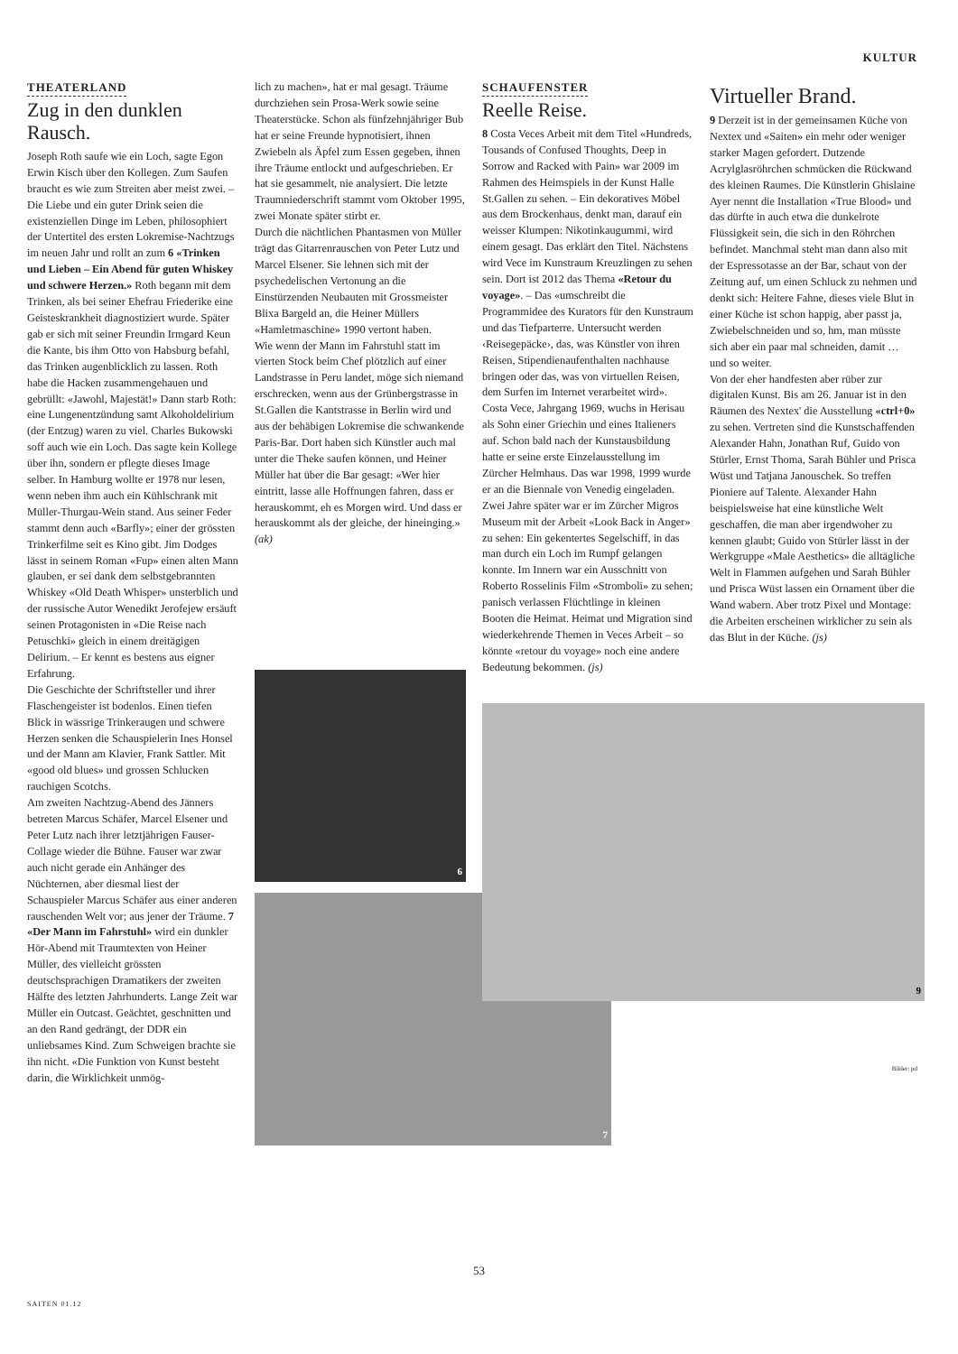KULTUR
THEATERLAND
Zug in den dunklen Rausch.
Joseph Roth saufe wie ein Loch, sagte Egon Erwin Kisch über den Kollegen. Zum Saufen braucht es wie zum Streiten aber meist zwei. – Die Liebe und ein guter Drink seien die existenziellen Dinge im Leben, philosophiert der Untertitel des ersten Lokremise-Nachtzugs im neuen Jahr und rollt an zum 6 «Trinken und Lieben – Ein Abend für guten Whiskey und schwere Herzen.» Roth begann mit dem Trinken, als bei seiner Ehefrau Friederike eine Geisteskrankheit diagnostiziert wurde. Später gab er sich mit seiner Freundin Irmgard Keun die Kante, bis ihm Otto von Habsburg befahl, das Trinken augenblicklich zu lassen. Roth habe die Hacken zusammengehauen und gebrüllt: «Jawohl, Majestät!» Dann starb Roth: eine Lungenentzündung samt Alkoholdelirium (der Entzug) waren zu viel. Charles Bukowski soff auch wie ein Loch. Das sagte kein Kollege über ihn, sondern er pflegte dieses Image selber. In Hamburg wollte er 1978 nur lesen, wenn neben ihm auch ein Kühlschrank mit Müller-Thurgau-Wein stand. Aus seiner Feder stammt denn auch «Barfly»; einer der grössten Trinkerfilme seit es Kino gibt. Jim Dodges lässt in seinem Roman «Fup» einen alten Mann glauben, er sei dank dem selbstgebrannten Whiskey «Old Death Whisper» unsterblich und der russische Autor Wenedikt Jerofejew ersäuft seinen Protagonisten in «Die Reise nach Petuschki» gleich in einem dreitägigen Delirium. – Er kennt es bestens aus eigner Erfahrung.
Die Geschichte der Schriftsteller und ihrer Flaschengeister ist bodenlos. Einen tiefen Blick in wässrige Trinkeraugen und schwere Herzen senken die Schauspielerin Ines Honsel und der Mann am Klavier, Frank Sattler. Mit «good old blues» und grossen Schlucken rauchigen Scotchs.
Am zweiten Nachtzug-Abend des Jänners betreten Marcus Schäfer, Marcel Elsener und Peter Lutz nach ihrer letztjährigen Fauser-Collage wieder die Bühne. Fauser war zwar auch nicht gerade ein Anhänger des Nüchternen, aber diesmal liest der Schauspieler Marcus Schäfer aus einer anderen rauschenden Welt vor; aus jener der Träume. 7 «Der Mann im Fahrstuhl» wird ein dunkler Hör-Abend mit Traumtexten von Heiner Müller, des vielleicht grössten deutschsprachigen Dramatikers der zweiten Hälfte des letzten Jahrhunderts. Lange Zeit war Müller ein Outcast. Geächtet, geschnitten und an den Rand gedrängt, der DDR ein unliebsames Kind. Zum Schweigen brachte sie ihn nicht. «Die Funktion von Kunst besteht darin, die Wirklichkeit unmög-
lich zu machen», hat er mal gesagt. Träume durchziehen sein Prosa-Werk sowie seine Theaterstücke. Schon als fünfzehnjähriger Bub hat er seine Freunde hypnotisiert, ihnen Zwiebeln als Äpfel zum Essen gegeben, ihnen ihre Träume entlockt und aufgeschrieben. Er hat sie gesammelt, nie analysiert. Die letzte Traumniederschrift stammt vom Oktober 1995, zwei Monate später stirbt er.
Durch die nächtlichen Phantasmen von Müller trägt das Gitarrenrauschen von Peter Lutz und Marcel Elsener. Sie lehnen sich mit der psychedelischen Vertonung an die Einstürzenden Neubauten mit Grossmeister Blixa Bargeld an, die Heiner Müllers «Hamletmaschine» 1990 vertont haben.
Wie wenn der Mann im Fahrstuhl statt im vierten Stock beim Chef plötzlich auf einer Landstrasse in Peru landet, möge sich niemand erschrecken, wenn aus der Grünbergstrasse in St.Gallen die Kantstrasse in Berlin wird und aus der behäbigen Lokremise die schwankende Paris-Bar. Dort haben sich Künstler auch mal unter die Theke saufen können, und Heiner Müller hat über die Bar gesagt: «Wer hier eintritt, lasse alle Hoffnungen fahren, dass er herauskommt, eh es Morgen wird. Und dass er herauskommt als der gleiche, der hineinging.» (ak)
6
7
SCHAUFENSTER
Reelle Reise.
8 Costa Veces Arbeit mit dem Titel «Hundreds, Tousands of Confused Thoughts, Deep in Sorrow and Racked with Pain» war 2009 im Rahmen des Heimspiels in der Kunst Halle St.Gallen zu sehen. – Ein dekoratives Möbel aus dem Brockenhaus, denkt man, darauf ein weisser Klumpen: Nikotinkaugummi, wird einem gesagt. Das erklärt den Titel. Nächstens wird Vece im Kunstraum Kreuzlingen zu sehen sein. Dort ist 2012 das Thema «Retour du voyage». – Das «umschreibt die Programmidee des Kurators für den Kunstraum und das Tiefparterre. Untersucht werden ‹Reisegepäcke›, das, was Künstler von ihren Reisen, Stipendienaufenthalten nachhause bringen oder das, was von virtuellen Reisen, dem Surfen im Internet verarbeitet wird».
Costa Vece, Jahrgang 1969, wuchs in Herisau als Sohn einer Griechin und eines Italieners auf. Schon bald nach der Kunstausbildung hatte er seine erste Einzelausstellung im Zürcher Helmhaus. Das war 1998, 1999 wurde er an die Biennale von Venedig eingeladen. Zwei Jahre später war er im Zürcher Migros Museum mit der Arbeit «Look Back in Anger» zu sehen: Ein gekentertes Segelschiff, in das man durch ein Loch im Rumpf gelangen konnte. Im Innern war ein Ausschnitt von Roberto Rosselinis Film «Stromboli» zu sehen; panisch verlassen Flüchtlinge in kleinen Booten die Heimat. Heimat und Migration sind wiederkehrende Themen in Veces Arbeit – so könnte «retour du voyage» noch eine andere Bedeutung bekommen. (js)
9
Virtueller Brand.
9 Derzeit ist in der gemeinsamen Küche von Nextex und «Saiten» ein mehr oder weniger starker Magen gefordert. Dutzende Acrylglasröhrchen schmücken die Rückwand des kleinen Raumes. Die Künstlerin Ghislaine Ayer nennt die Installation «True Blood» und das dürfte in auch etwa die dunkelrote Flüssigkeit sein, die sich in den Röhrchen befindet. Manchmal steht man dann also mit der Espressotasse an der Bar, schaut von der Zeitung auf, um einen Schluck zu nehmen und denkt sich: Heitere Fahne, dieses viele Blut in einer Küche ist schon happig, aber passt ja, Zwiebelschneiden und so, hm, man müsste sich aber ein paar mal schneiden, damit … und so weiter.
Von der eher handfesten aber rüber zur digitalen Kunst. Bis am 26. Januar ist in den Räumen des Nextex' die Ausstellung «ctrl+0» zu sehen. Vertreten sind die Kunstschaffenden Alexander Hahn, Jonathan Ruf, Guido von Stürler, Ernst Thoma, Sarah Bühler und Prisca Wüst und Tatjana Janouschek. So treffen Pioniere auf Talente. Alexander Hahn beispielsweise hat eine künstliche Welt geschaffen, die man aber irgendwoher zu kennen glaubt; Guido von Stürler lässt in der Werkgruppe «Male Aesthetics» die alltägliche Welt in Flammen aufgehen und Sarah Bühler und Prisca Wüst lassen ein Ornament über die Wand wabern. Aber trotz Pixel und Montage: die Arbeiten erscheinen wirklicher zu sein als das Blut in der Küche. (js)
Bilder: pd
53
SAITEN 01.12